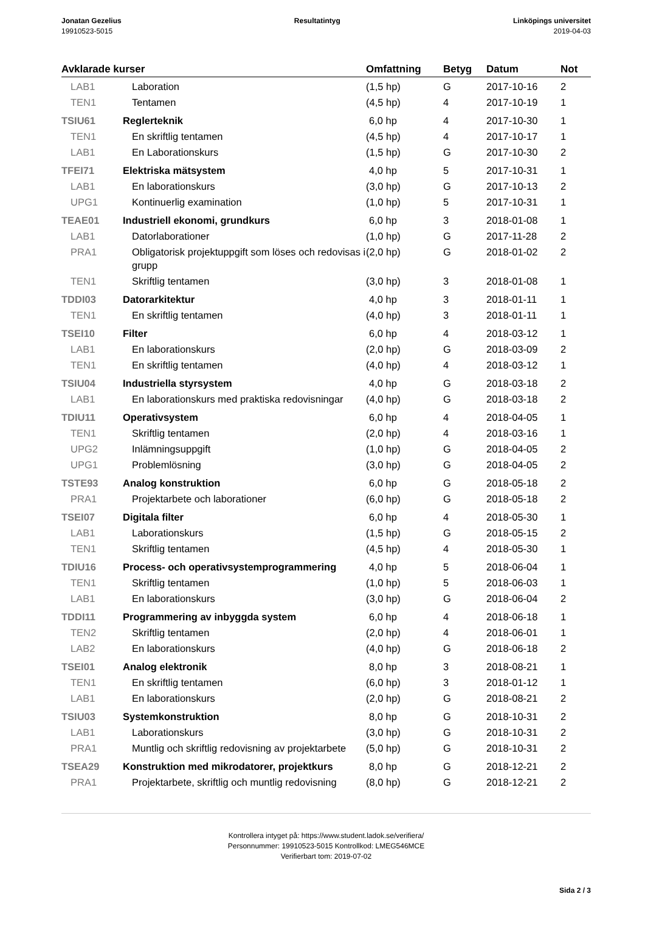Jonatan Gezelius
19910523-5015
Resultatintyg Linköpings universitet
2019-04-03
| Avklarade kurser | | Omfattning | Betyg | Datum | Not |
| --- | --- | --- | --- | --- | --- |
| LAB1 | Laboration | (1,5 hp) | G | 2017-10-16 | 2 |
| TEN1 | Tentamen | (4,5 hp) | 4 | 2017-10-19 | 1 |
| TSIU61 | Reglerteknik | 6,0 hp | 4 | 2017-10-30 | 1 |
| TEN1 | En skriftlig tentamen | (4,5 hp) | 4 | 2017-10-17 | 1 |
| LAB1 | En Laborationskurs | (1,5 hp) | G | 2017-10-30 | 2 |
| TFEI71 | Elektriska mätsystem | 4,0 hp | 5 | 2017-10-31 | 1 |
| LAB1 | En laborationskurs | (3,0 hp) | G | 2017-10-13 | 2 |
| UPG1 | Kontinuerlig examination | (1,0 hp) | 5 | 2017-10-31 | 1 |
| TEAE01 | Industriell ekonomi, grundkurs | 6,0 hp | 3 | 2018-01-08 | 1 |
| LAB1 | Datorlaborationer | (1,0 hp) | G | 2017-11-28 | 2 |
| PRA1 | Obligatorisk projektuppgift som löses och redovisas i grupp | (2,0 hp) | G | 2018-01-02 | 2 |
| TEN1 | Skriftlig tentamen | (3,0 hp) | 3 | 2018-01-08 | 1 |
| TDDI03 | Datorarkitektur | 4,0 hp | 3 | 2018-01-11 | 1 |
| TEN1 | En skriftlig tentamen | (4,0 hp) | 3 | 2018-01-11 | 1 |
| TSEI10 | Filter | 6,0 hp | 4 | 2018-03-12 | 1 |
| LAB1 | En laborationskurs | (2,0 hp) | G | 2018-03-09 | 2 |
| TEN1 | En skriftlig tentamen | (4,0 hp) | 4 | 2018-03-12 | 1 |
| TSIU04 | Industriella styrsystem | 4,0 hp | G | 2018-03-18 | 2 |
| LAB1 | En laborationskurs med praktiska redovisningar | (4,0 hp) | G | 2018-03-18 | 2 |
| TDIU11 | Operativsystem | 6,0 hp | 4 | 2018-04-05 | 1 |
| TEN1 | Skriftlig tentamen | (2,0 hp) | 4 | 2018-03-16 | 1 |
| UPG2 | Inlämningsuppgift | (1,0 hp) | G | 2018-04-05 | 2 |
| UPG1 | Problemlösning | (3,0 hp) | G | 2018-04-05 | 2 |
| TSTE93 | Analog konstruktion | 6,0 hp | G | 2018-05-18 | 2 |
| PRA1 | Projektarbete och laborationer | (6,0 hp) | G | 2018-05-18 | 2 |
| TSEI07 | Digitala filter | 6,0 hp | 4 | 2018-05-30 | 1 |
| LAB1 | Laborationskurs | (1,5 hp) | G | 2018-05-15 | 2 |
| TEN1 | Skriftlig tentamen | (4,5 hp) | 4 | 2018-05-30 | 1 |
| TDIU16 | Process- och operativsystemprogrammering | 4,0 hp | 5 | 2018-06-04 | 1 |
| TEN1 | Skriftlig tentamen | (1,0 hp) | 5 | 2018-06-03 | 1 |
| LAB1 | En laborationskurs | (3,0 hp) | G | 2018-06-04 | 2 |
| TDDI11 | Programmering av inbyggda system | 6,0 hp | 4 | 2018-06-18 | 1 |
| TEN2 | Skriftlig tentamen | (2,0 hp) | 4 | 2018-06-01 | 1 |
| LAB2 | En laborationskurs | (4,0 hp) | G | 2018-06-18 | 2 |
| TSEI01 | Analog elektronik | 8,0 hp | 3 | 2018-08-21 | 1 |
| TEN1 | En skriftlig tentamen | (6,0 hp) | 3 | 2018-01-12 | 1 |
| LAB1 | En laborationskurs | (2,0 hp) | G | 2018-08-21 | 2 |
| TSIU03 | Systemkonstruktion | 8,0 hp | G | 2018-10-31 | 2 |
| LAB1 | Laborationskurs | (3,0 hp) | G | 2018-10-31 | 2 |
| PRA1 | Muntlig och skriftlig redovisning av projektarbete | (5,0 hp) | G | 2018-10-31 | 2 |
| TSEA29 | Konstruktion med mikrodatorer, projektkurs | 8,0 hp | G | 2018-12-21 | 2 |
| PRA1 | Projektarbete, skriftlig och muntlig redovisning | (8,0 hp) | G | 2018-12-21 | 2 |
Kontrollera intyget på: https://www.student.ladok.se/verifiera/
Personnummer: 19910523-5015 Kontrollkod: LMEG546MCE
Verifierbart tom: 2019-07-02
Sida 2 / 3